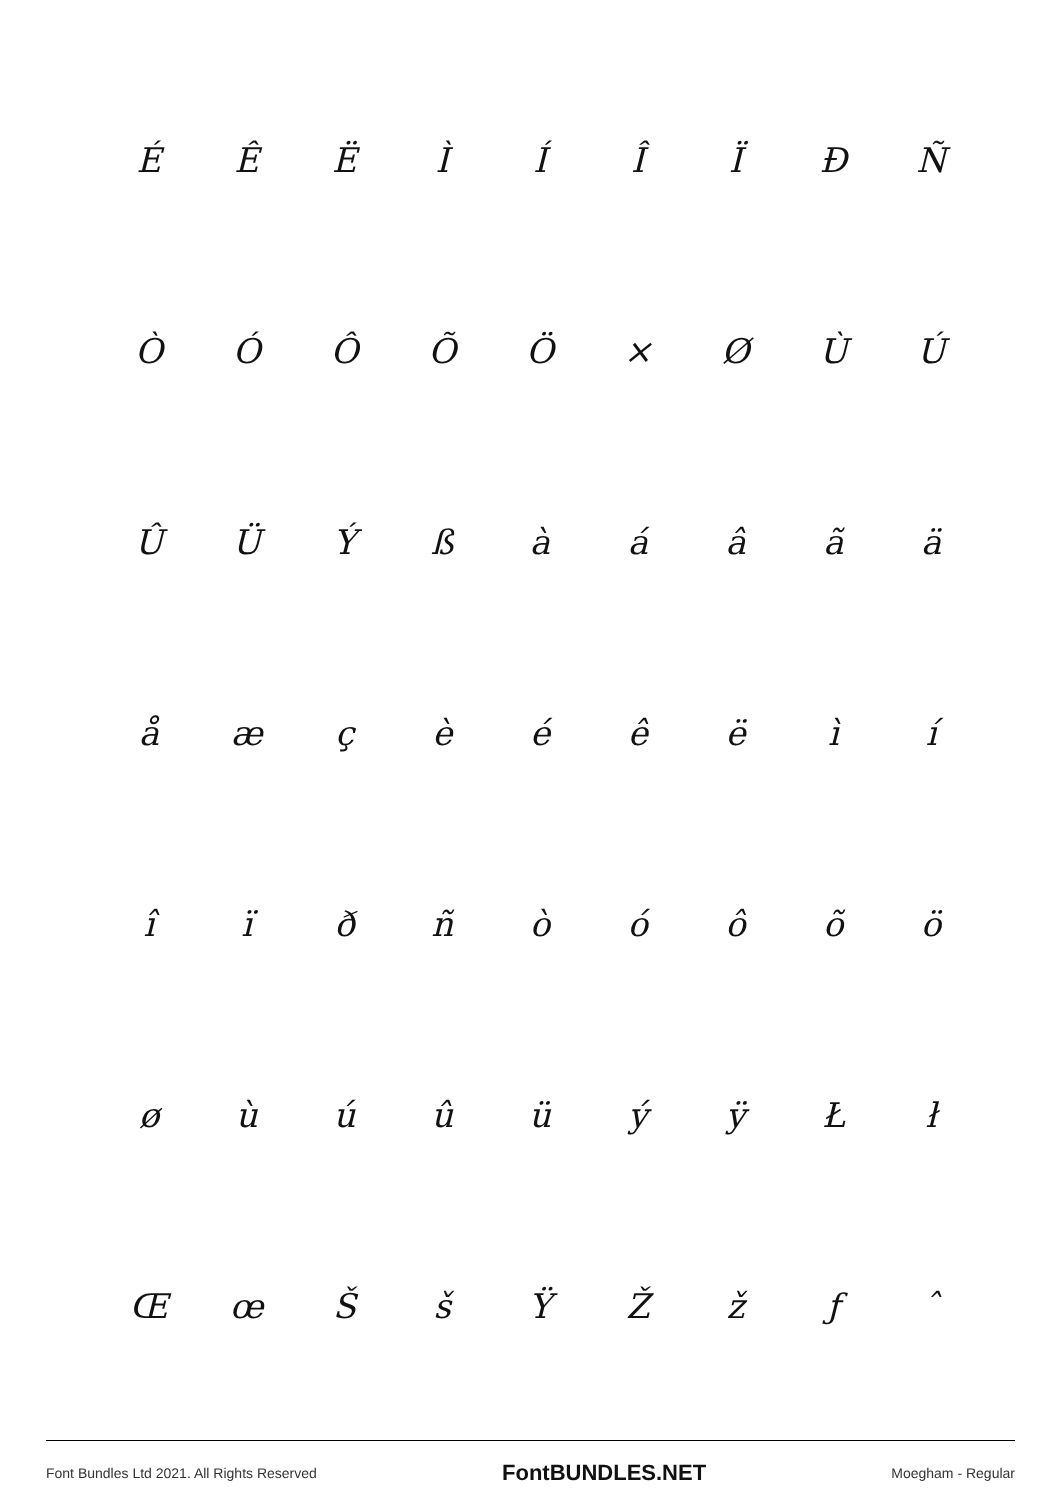ÉÊËÌÍÎÏÐÑ ÒÓÔÕÖ × ØÙÚ ÛÜÝßàáâãä åæçèéêëìí îïðñòóôõö øùúûüýÿŁł ŒœŠšŸŽžƒˆ
Font Bundles Ltd 2021. All Rights Reserved FontBUNDLES.NET Moegham - Regular